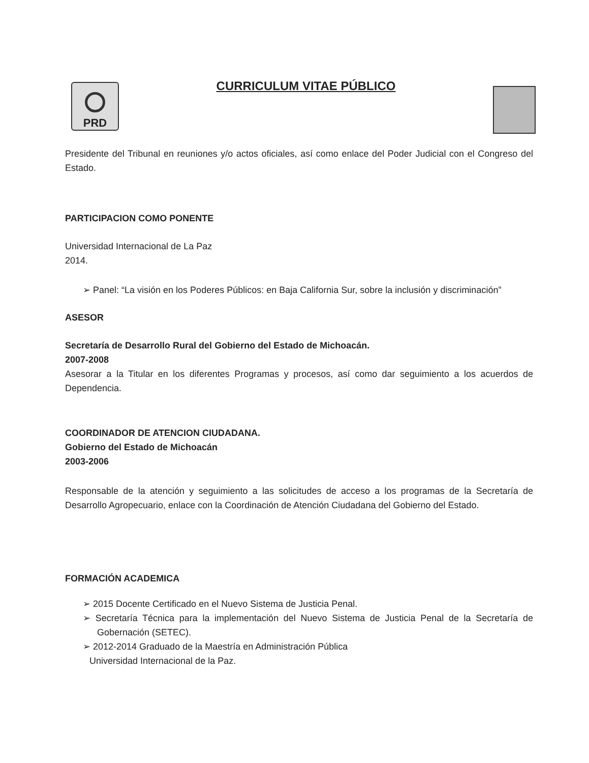PRD
CURRICULUM VITAE PÚBLICO
Presidente del Tribunal en reuniones y/o actos oficiales, así como enlace del Poder Judicial con el Congreso del Estado.
PARTICIPACION COMO PONENTE
Universidad Internacional de La Paz
2014.
➢ Panel: “La visión en los Poderes Públicos: en Baja California Sur, sobre la inclusión y discriminación”
ASESOR
Secretaría de Desarrollo Rural del Gobierno del Estado de Michoacán.
2007-2008
Asesorar a la Titular en los diferentes Programas y procesos, así como dar seguimiento a los acuerdos de Dependencia.
COORDINADOR DE ATENCION CIUDADANA.
Gobierno del Estado de Michoacán
2003-2006
Responsable de la atención y seguimiento a las solicitudes de acceso a los programas de la Secretaría de Desarrollo Agropecuario, enlace con la Coordinación de Atención Ciudadana del Gobierno del Estado.
FORMACIÓN ACADEMICA
➢ 2015 Docente Certificado en el Nuevo Sistema de Justicia Penal.
➢ Secretaría Técnica para la implementación del Nuevo Sistema de Justicia Penal de la Secretaría de Gobernación (SETEC).
➢ 2012-2014 Graduado de la Maestría en Administración Pública
Universidad Internacional de la Paz.